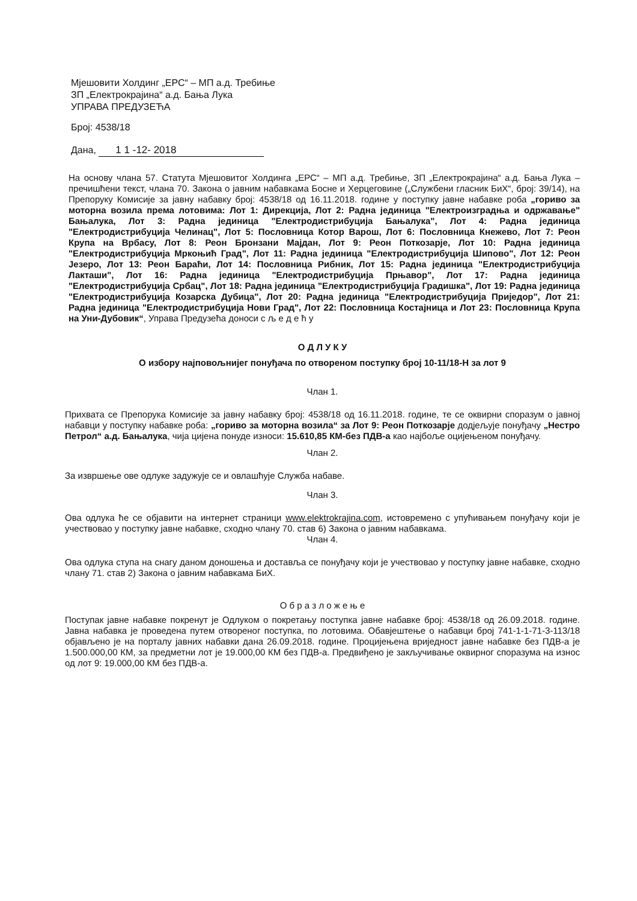Мјешовити Холдинг „ЕРС“ – МП а.д. Требиње
ЗП „Електрокрајина“ а.д. Бања Лука
УПРАВА ПРЕДУЗЕЋА
Број: 4538/18
Дана, 1 1 -12- 2018
На основу члана 57. Статута Мјешовитог Холдинга „ЕРС“ – МП а.д. Требиње, ЗП „Електрокрајина“ а.д. Бања Лука – пречишћени текст, члана 70. Закона о јавним набавкама Босне и Херцеговине („Службени гласник БиХ“, број: 39/14), на Препоруку Комисије за јавну набавку број: 4538/18 од 16.11.2018. године у поступку јавне набавке роба „гориво за моторна возила према лотовима: Лот 1: Дирекција, Лот 2: Радна јединица "Електроизградња и одржавање" Бањалука, Лот 3: Радна јединица "Електродистрибуција Бањалука", Лот 4: Радна јединица "Електродистрибуција Челинац", Лот 5: Пословница Котор Варош, Лот 6: Пословница Кнежево, Лот 7: Реон Крупа на Врбасу, Лот 8: Реон Бронзани Мајдан, Лот 9: Реон Поткозарје, Лот 10: Радна јединица "Електродистрибуција Мркоњић Град", Лот 11: Радна јединица "Електродистрибуција Шипово", Лот 12: Реон Језеро, Лот 13: Реон Бараћи, Лот 14: Пословница Рибник, Лот 15: Радна јединица "Електродистрибуција Лакташи", Лот 16: Радна јединица "Електродистрибуција Прњавор", Лот 17: Радна јединица "Електродистрибуција Србац", Лот 18: Радна јединица "Електродистрибуција Градишка", Лот 19: Радна јединица "Електродистрибуција Козарска Дубица", Лот 20: Радна јединица "Електродистрибуција Приједор", Лот 21: Радна јединица "Електродистрибуција Нови Град", Лот 22: Пословница Костајница и Лот 23: Пословница Крупа на Уни-Дубовик“, Управа Предузећа доноси с љ е д е ћ у
О Д Л У К У
О избору најповољнијег понуђача по отвореном поступку број 10-11/18-Н за лот 9
Члан 1.
Прихвата се Препорука Комисије за јавну набавку број: 4538/18 од 16.11.2018. године, те се оквирни споразум о јавној набавци у поступку набавке роба: „гориво за моторна возила“ за Лот 9: Реон Поткозарје додјељује понуђачу „Нестро Петрол“ а.д. Бањалука, чија цијена понуде износи: 15.610,85 КМ-без ПДВ-а као најбоље оцијењеном понуђачу.
Члан 2.
За извршење ове одлуке задужује се и овлашћује Служба набаве.
Члан 3.
Ова одлука ће се објавити на интернет страници www.elektrokrajina.com, истовремено с упућивањем понуђачу који је учествовао у поступку јавне набавке, сходно члану 70. став 6) Закона о јавним набавкама.
Члан 4.
Ова одлука ступа на снагу даном доношења и доставља се понуђачу који је учествовао у поступку јавне набавке, сходно члану 71. став 2) Закона о јавним набавкама БиХ.
О б р а з л о ж е њ е
Поступак јавне набавке покренут је Одлуком о покретању поступка јавне набавке број: 4538/18 од 26.09.2018. године. Јавна набавка је проведена путем отвореног поступка, по лотовима. Обавјештење о набавци број 741-1-1-71-3-113/18 објављено је на порталу јавних набавки дана 26.09.2018. године. Процијењена вриједност јавне набавке без ПДВ-а је 1.500.000,00 КМ, за предметни лот је 19.000,00 КМ без ПДВ-а. Предвиђено је закључивање оквирног споразума на износ од лот 9: 19.000,00 КМ без ПДВ-а.